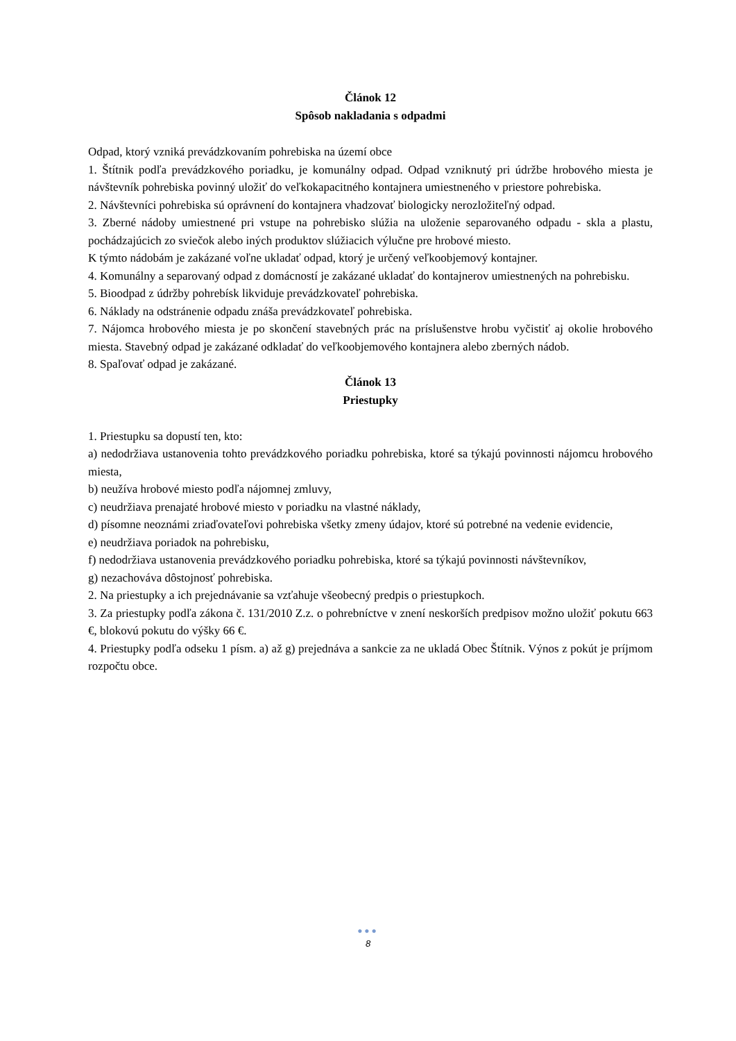Článok 12
Spôsob nakladania s odpadmi
Odpad, ktorý vzniká prevádzkovaním pohrebiska na území obce
1. Štítnik podľa prevádzkového poriadku, je komunálny odpad. Odpad vzniknutý pri údržbe hrobového miesta je návštevník pohrebiska povinný uložiť do veľkokapacitného kontajnera umiestneného v priestore pohrebiska.
2. Návštevníci pohrebiska sú oprávnení do kontajnera vhadzovať biologicky nerozložiteľný odpad.
3. Zberné nádoby umiestnené pri vstupe na pohrebisko slúžia na uloženie separovaného odpadu - skla a plastu, pochádzajúcich zo sviečok alebo iných produktov slúžiacich výlučne pre hrobové miesto.
K týmto nádobám je zakázané voľne ukladať odpad, ktorý je určený veľkoobjemový kontajner.
4. Komunálny a separovaný odpad z domácností je zakázané ukladať do kontajnerov umiestnených na pohrebisku.
5. Bioodpad z údržby pohrebísk likviduje prevádzkovateľ pohrebiska.
6. Náklady na odstránenie odpadu znáša prevádzkovateľ pohrebiska.
7. Nájomca hrobového miesta je po skončení stavebných prác na príslušenstve hrobu vyčistiť aj okolie hrobového miesta. Stavebný odpad je zakázané odkladať do veľkoobjemového kontajnera alebo zberných nádob.
8. Spaľovať odpad je zakázané.
Článok 13
Priestupky
1. Priestupku sa dopustí ten, kto:
a) nedodržiava ustanovenia tohto prevádzkového poriadku pohrebiska, ktoré sa týkajú povinnosti nájomcu hrobového miesta,
b) neužíva hrobové miesto podľa nájomnej zmluvy,
c) neudržiava prenajaté hrobové miesto v poriadku na vlastné náklady,
d) písomne neoznámi zriaďovateľovi pohrebiska všetky zmeny údajov, ktoré sú potrebné na vedenie evidencie,
e) neudržiava poriadok na pohrebisku,
f) nedodržiava ustanovenia prevádzkového poriadku pohrebiska, ktoré sa týkajú povinnosti návštevníkov,
g) nezachováva dôstojnosť pohrebiska.
2. Na priestupky a ich prejednávanie sa vzťahuje všeobecný predpis o priestupkoch.
3. Za priestupky podľa zákona č. 131/2010 Z.z. o pohrebníctve v znení neskorších predpisov možno uložiť pokutu 663 €, blokovú pokutu do výšky 66 €.
4. Priestupky podľa odseku 1 písm. a) až g) prejednáva a sankcie za ne ukladá Obec Štítnik. Výnos z pokút je príjmom rozpočtu obce.
●●●
8